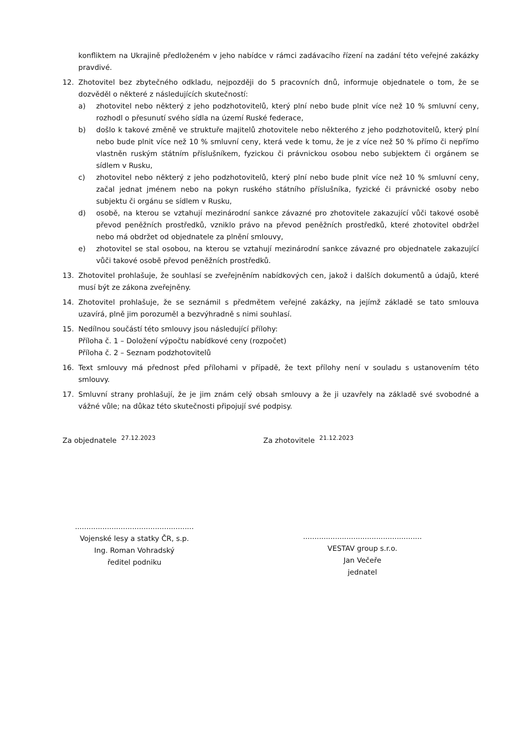konfliktem na Ukrajině předloženém v jeho nabídce v rámci zadávacího řízení na zadání této veřejné zakázky pravdivé.
12. Zhotovitel bez zbytečného odkladu, nejpozději do 5 pracovních dnů, informuje objednatele o tom, že se dozvěděl o některé z následujících skutečností:
a) zhotovitel nebo některý z jeho podzhotovitelů, který plní nebo bude plnit více než 10 % smluvní ceny, rozhodl o přesunutí svého sídla na území Ruské federace,
b) došlo k takové změně ve struktuře majitelů zhotovitele nebo některého z jeho podzhotovitelů, který plní nebo bude plnit více než 10 % smluvní ceny, která vede k tomu, že je z více než 50 % přímo či nepřímo vlastněn ruským státním příslušníkem, fyzickou či právnickou osobou nebo subjektem či orgánem se sídlem v Rusku,
c) zhotovitel nebo některý z jeho podzhotovitelů, který plní nebo bude plnit více než 10 % smluvní ceny, začal jednat jménem nebo na pokyn ruského státního příslušníka, fyzické či právnické osoby nebo subjektu či orgánu se sídlem v Rusku,
d) osobě, na kterou se vztahují mezinárodní sankce závazné pro zhotovitele zakazující vůči takové osobě převod peněžních prostředků, vzniklo právo na převod peněžních prostředků, které zhotovitel obdržel nebo má obdržet od objednatele za plnění smlouvy,
e) zhotovitel se stal osobou, na kterou se vztahují mezinárodní sankce závazné pro objednatele zakazující vůči takové osobě převod peněžních prostředků.
13. Zhotovitel prohlašuje, že souhlasí se zveřejněním nabídkových cen, jakož i dalších dokumentů a údajů, které musí být ze zákona zveřejněny.
14. Zhotovitel prohlašuje, že se seznámil s předmětem veřejné zakázky, na jejímž základě se tato smlouva uzavírá, plně jim porozuměl a bezvýhradně s nimi souhlasí.
15. Nedílnou součástí této smlouvy jsou následující přílohy:
Příloha č. 1 – Doložení výpočtu nabídkové ceny (rozpočet)
Příloha č. 2 – Seznam podzhotovitelů
16. Text smlouvy má přednost před přílohami v případě, že text přílohy není v souladu s ustanovením této smlouvy.
17. Smluvní strany prohlašují, že je jim znám celý obsah smlouvy a že ji uzavřely na základě své svobodné a vážné vůle; na důkaz této skutečnosti připojují své podpisy.
Za objednatele <sup>27.12.2023</sup> Za zhotovitele <sup>21.12.2023</sup>
....................................................
Vojenské lesy a statky ČR, s.p.
Ing. Roman Vohradský
ředitel podniku
....................................................
VESTAV group s.r.o.
Jan Večeře
jednatel